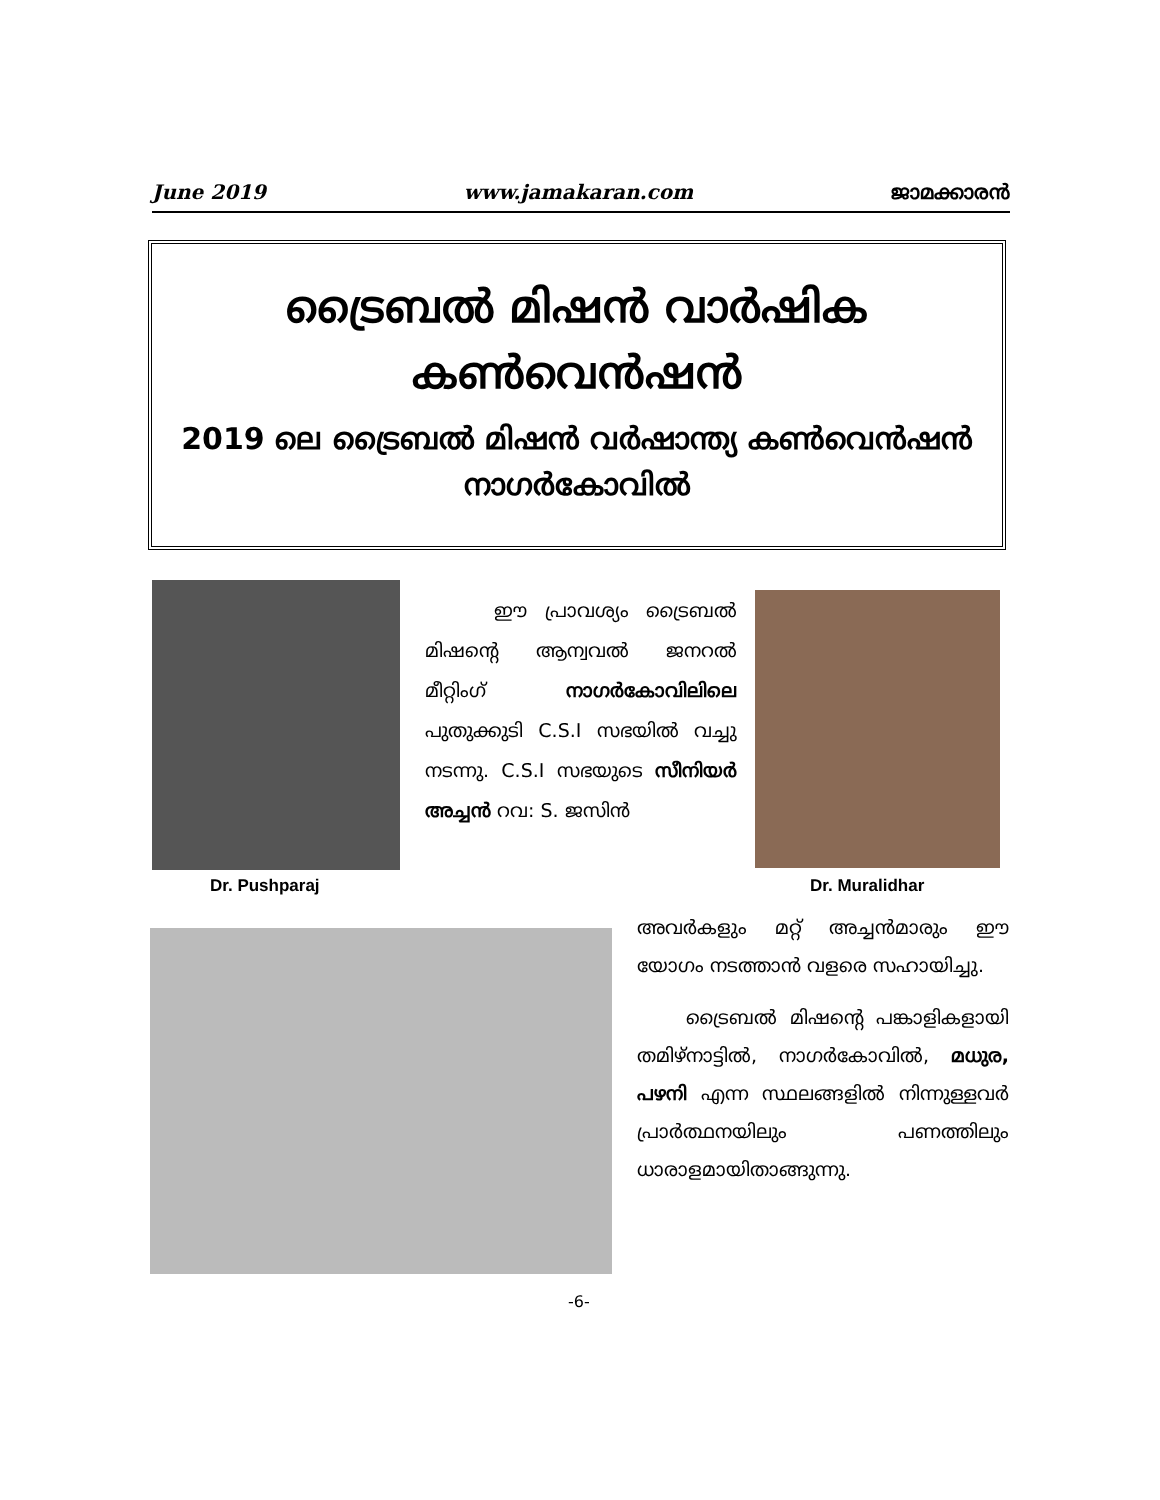June 2019 www.jamakaran.com ജാമക്കാരൻ
ട്രൈബൽ മിഷൻ വാർഷിക
കൺവെൻഷൻ
2019 ലെ ട്രൈബൽ മിഷൻ വർഷാന്ത്യ കൺവെൻഷൻ
നാഗർകോവിൽ
Dr. Pushparaj
ഈ പ്രാവശ്യം ട്രൈബൽ മിഷന്റെ ആന്വവൽ ജനറൽ മീറ്റിംഗ് നാഗർകോവിലിലെ പുതുക്കുടി C.S.I സഭയിൽ വച്ചു നടന്നു. C.S.I സഭയുടെ സീനിയർ അച്ചൻ റവ: S. ജസിൻ
Dr. Muralidhar
അവർകളും മറ്റ് അച്ചൻമാരും ഈ യോഗം നടത്താൻ വളരെ സഹായിച്ചു.
ട്രൈബൽ മിഷന്റെ പങ്കാളികളായി തമിഴ്നാട്ടിൽ, നാഗർകോവിൽ, മധുര, പഴനി എന്ന സ്ഥലങ്ങളിൽ നിന്നുള്ളവർ പ്രാർത്ഥനയിലും പണത്തിലും ധാരാളമായിതാങ്ങുന്നു.
-6-